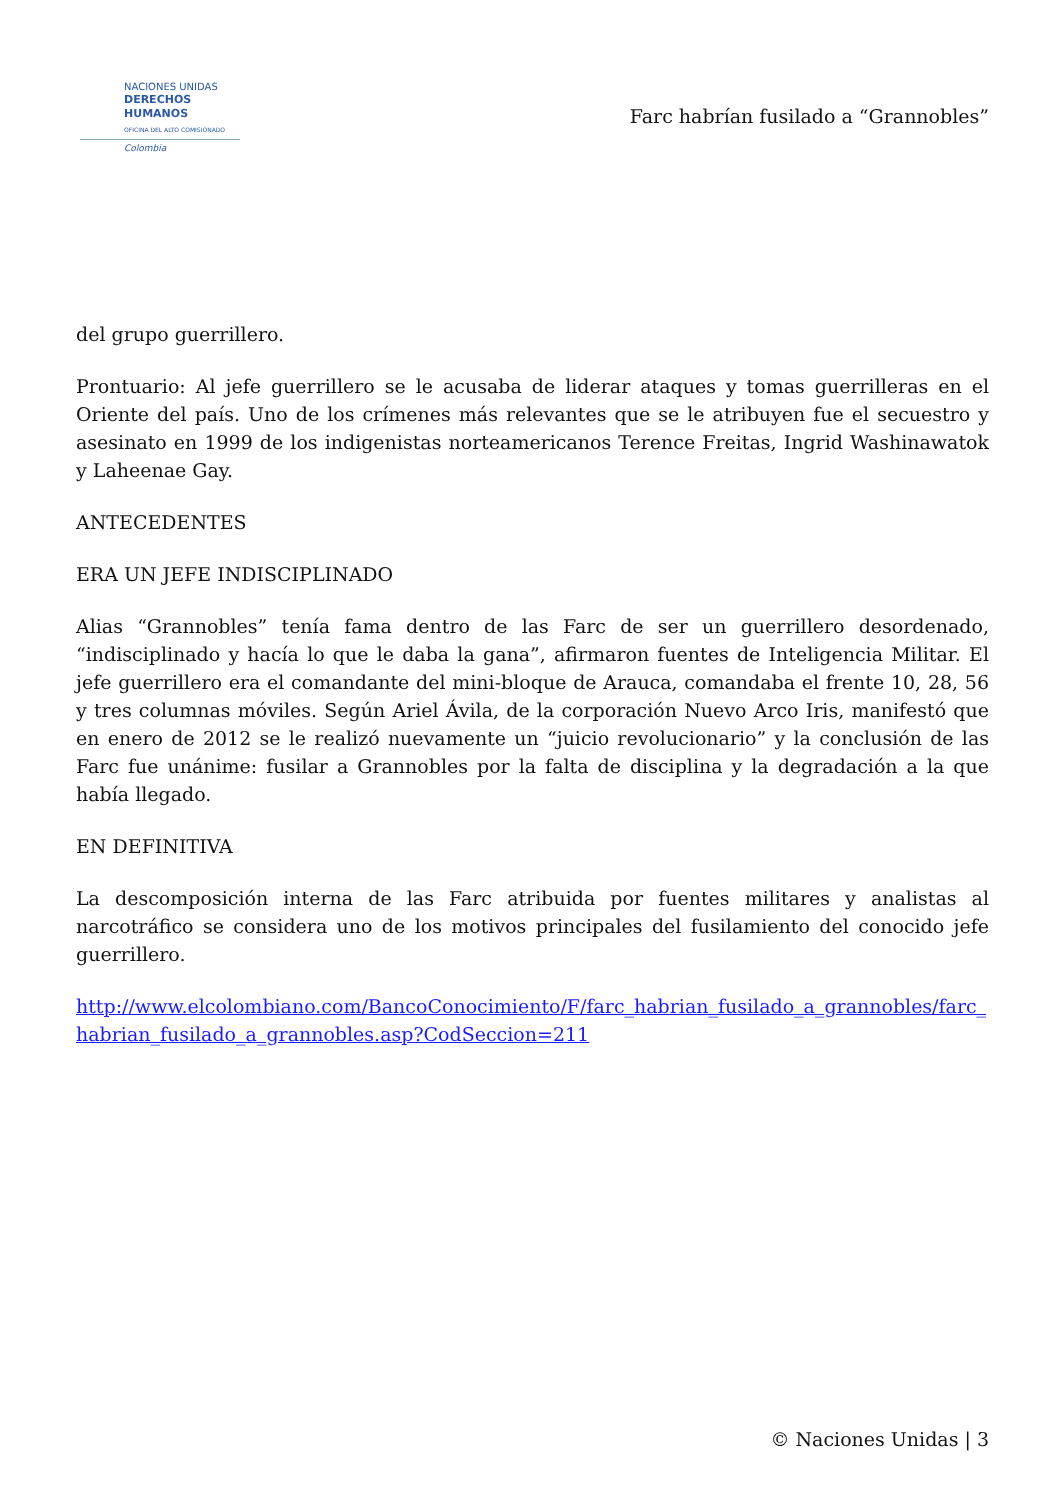NACIONES UNIDAS
DERECHOS HUMANOS
OFICINA DEL ALTO COMISIONADO
Colombia
Farc habrían fusilado a “Grannobles”
del grupo guerrillero.
Prontuario: Al jefe guerrillero se le acusaba de liderar ataques y tomas guerrilleras en el Oriente del país. Uno de los crímenes más relevantes que se le atribuyen fue el secuestro y asesinato en 1999 de los indigenistas norteamericanos Terence Freitas, Ingrid Washinawatok y Laheenae Gay.
ANTECEDENTES
ERA UN JEFE INDISCIPLINADO
Alias “Grannobles” tenía fama dentro de las Farc de ser un guerrillero desordenado, “indisciplinado y hacía lo que le daba la gana”, afirmaron fuentes de Inteligencia Militar. El jefe guerrillero era el comandante del mini-bloque de Arauca, comandaba el frente 10, 28, 56 y tres columnas móviles. Según Ariel Ávila, de la corporación Nuevo Arco Iris, manifestó que en enero de 2012 se le realizó nuevamente un “juicio revolucionario” y la conclusión de las Farc fue unánime: fusilar a Grannobles por la falta de disciplina y la degradación a la que había llegado.
EN DEFINITIVA
La descomposición interna de las Farc atribuida por fuentes militares y analistas al narcotráfico se considera uno de los motivos principales del fusilamiento del conocido jefe guerrillero.
http://www.elcolombiano.com/BancoConocimiento/F/farc_habrian_fusilado_a_grannobles/farc_habrian_fusilado_a_grannobles.asp?CodSeccion=211
© Naciones Unidas | 3